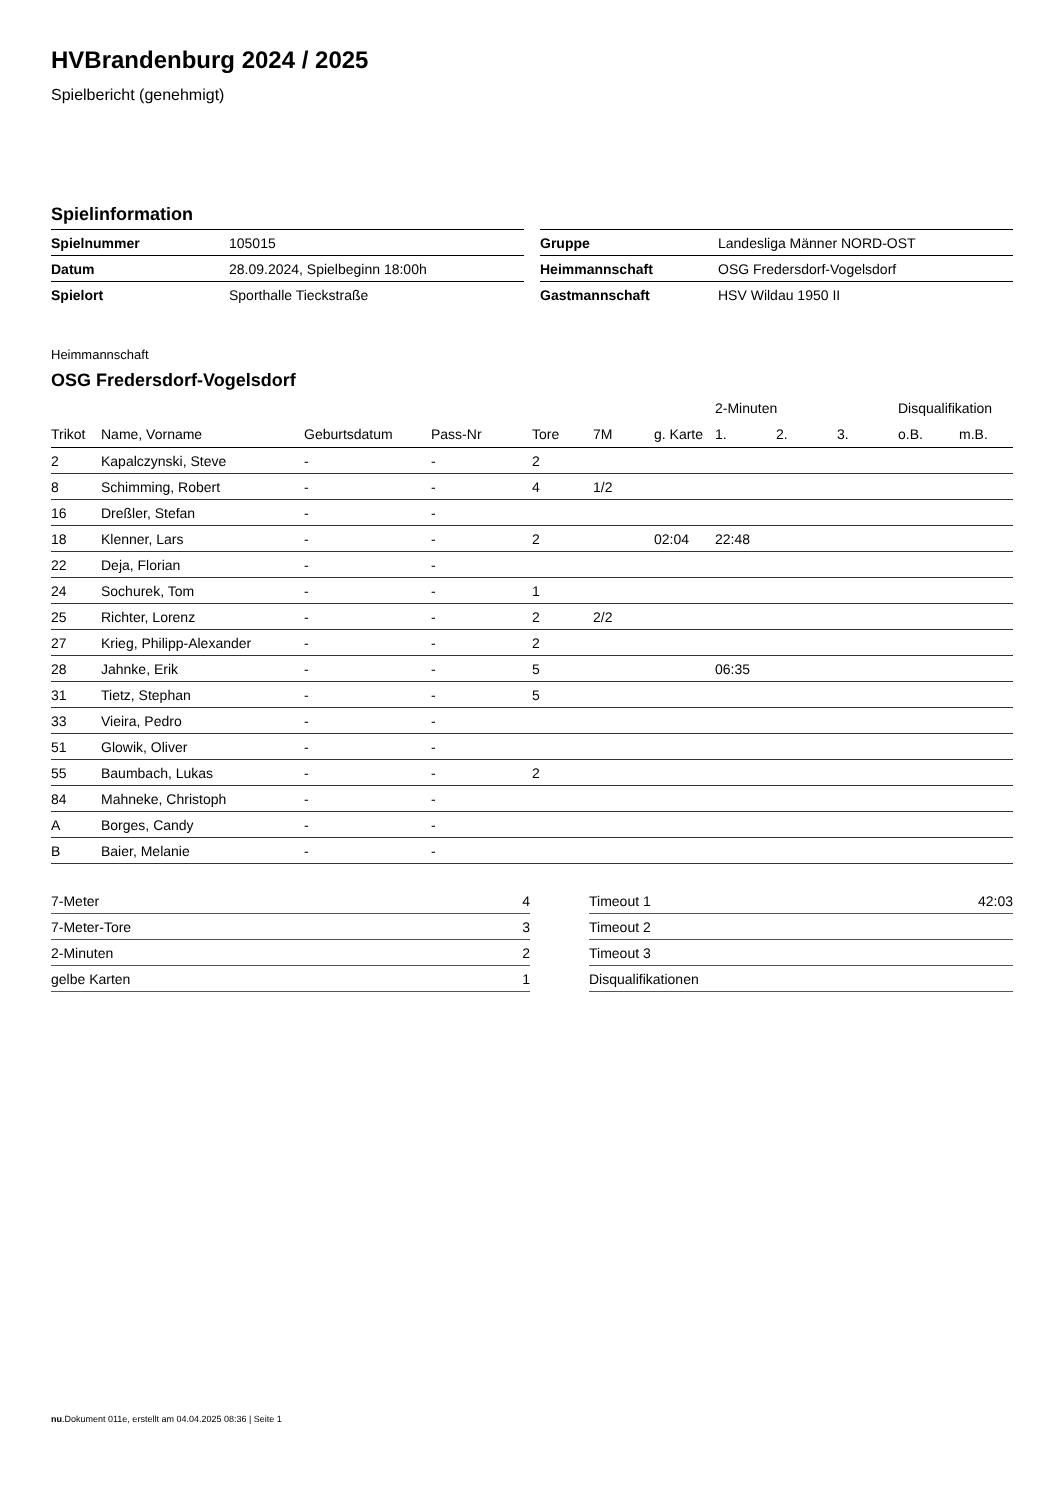HVBrandenburg 2024 / 2025
Spielbericht (genehmigt)
Spielinformation
| Spielnummer | 105015 |
| Datum | 28.09.2024, Spielbeginn 18:00h |
| Spielort | Sporthalle Tieckstraße |
| Gruppe | Landesliga Männer NORD-OST |
| Heimmannschaft | OSG Fredersdorf-Vogelsdorf |
| Gastmannschaft | HSV Wildau 1950 II |
Heimmannschaft
OSG Fredersdorf-Vogelsdorf
| | | | | | | | 2-Minuten | | | Disqualifikation | |
| --- | --- | --- | --- | --- | --- | --- | --- | --- | --- | --- | --- |
| Trikot | Name, Vorname | Geburtsdatum | Pass-Nr | Tore | 7M | g. Karte | 1. | 2. | 3. | o.B. | m.B. |
| 2 | Kapalczynski, Steve | - | - | 2 | | | | | | | |
| 8 | Schimming, Robert | - | - | 4 | 1/2 | | | | | | |
| 16 | Dreßler, Stefan | - | - | | | | | | | | |
| 18 | Klenner, Lars | - | - | 2 | | 02:04 | 22:48 | | | | |
| 22 | Deja, Florian | - | - | | | | | | | | |
| 24 | Sochurek, Tom | - | - | 1 | | | | | | | |
| 25 | Richter, Lorenz | - | - | 2 | 2/2 | | | | | | |
| 27 | Krieg, Philipp-Alexander | - | - | 2 | | | | | | | |
| 28 | Jahnke, Erik | - | - | 5 | | | 06:35 | | | | |
| 31 | Tietz, Stephan | - | - | 5 | | | | | | | |
| 33 | Vieira, Pedro | - | - | | | | | | | | |
| 51 | Glowik, Oliver | - | - | | | | | | | | |
| 55 | Baumbach, Lukas | - | - | 2 | | | | | | | |
| 84 | Mahneke, Christoph | - | - | | | | | | | | |
| A | Borges, Candy | - | - | | | | | | | | |
| B | Baier, Melanie | - | - | | | | | | | | |
| 7-Meter | 4 |
| 7-Meter-Tore | 3 |
| 2-Minuten | 2 |
| gelbe Karten | 1 |
| Timeout 1 | 42:03 |
| Timeout 2 | |
| Timeout 3 | |
| Disqualifikationen | |
nu.Dokument 011e, erstellt am 04.04.2025 08:36 | Seite 1